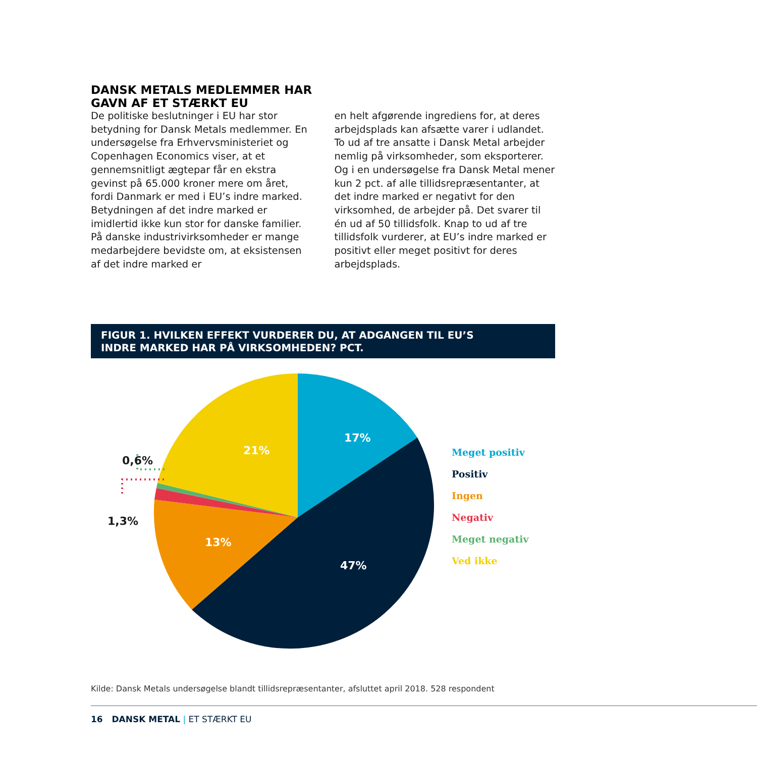DANSK METALS MEDLEMMER HAR
GAVN AF ET STÆRKT EU
De politiske beslutninger i EU har stor betydning for Dansk Metals medlemmer. En undersøgelse fra Erhvervsministeriet og Copenhagen Economics viser, at et gennemsnitligt ægtepar får en ekstra gevinst på 65.000 kroner mere om året, fordi Danmark er med i EU’s indre marked. Betydningen af det indre marked er imidlertid ikke kun stor for danske familier. På danske industrivirksomheder er mange medarbejdere bevidste om, at eksistensen af det indre marked er
en helt afgørende ingrediens for, at deres arbejdsplads kan afsætte varer i udlandet. To ud af tre ansatte i Dansk Metal arbejder nemlig på virksomheder, som eksporterer. Og i en undersøgelse fra Dansk Metal mener kun 2 pct. af alle tillidsrepræsentanter, at det indre marked er negativt for den virksomhed, de arbejder på. Det svarer til én ud af 50 tillidsfolk. Knap to ud af tre tillidsfolk vurderer, at EU’s indre marked er positivt eller meget positivt for deres arbejdsplads.
FIGUR 1. HVILKEN EFFEKT VURDERER DU, AT ADGANGEN TIL EU’S
INDRE MARKED HAR PÅ VIRKSOMHEDEN? PCT.
17%
21%
13%
47%
0,6%
1,3%
Meget positiv
Positiv
Ingen
Negativ
Meget negativ
Ved ikke
Kilde: Dansk Metals undersøgelse blandt tillidsrepræsentanter, afsluttet april 2018. 528 respondent
16 DANSK METAL | ET STÆRKT EU